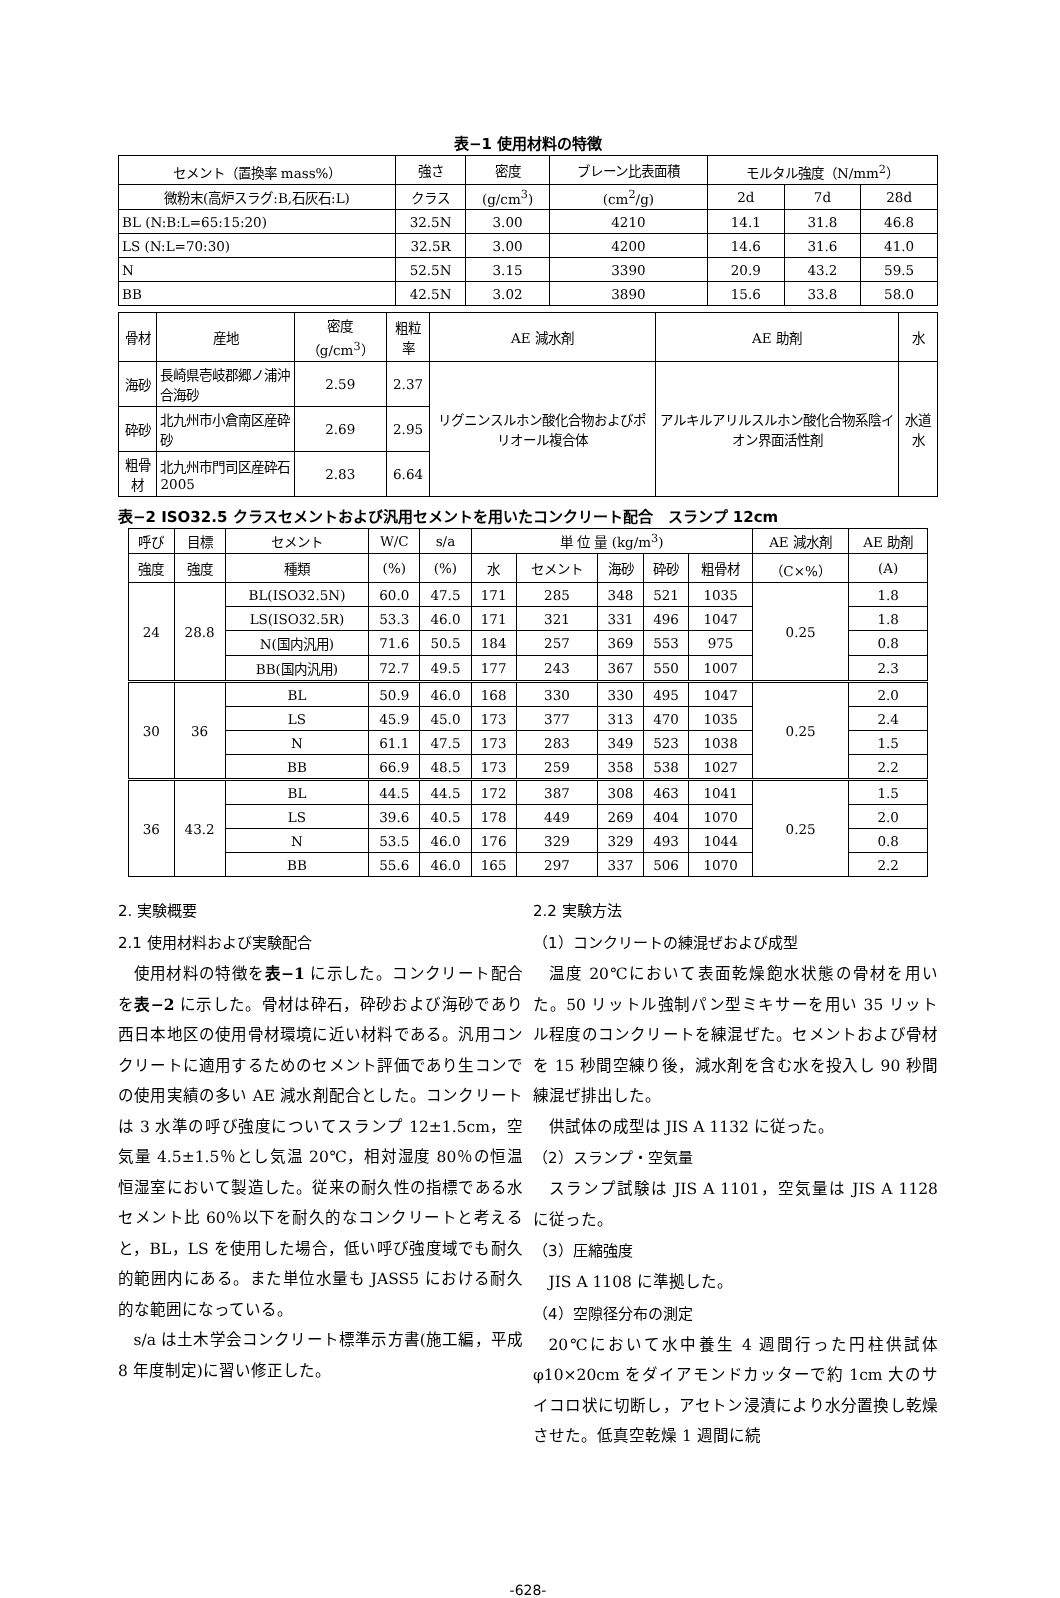表−1 使用材料の特徴
| セメント（置換率 mass%） | 強さ | 密度 | ブレーン比表面積 | モルタル強度（N/mm<sup>2</sup>） | | |
| --- | --- | --- | --- | --- | --- | --- |
| 微粉末(高炉スラグ:B,石灰石:L) | クラス | (g/cm<sup>3</sup>) | (cm<sup>2</sup>/g) | 2d | 7d | 28d |
| BL (N:B:L=65:15:20) | 32.5N | 3.00 | 4210 | 14.1 | 31.8 | 46.8 |
| LS (N:L=70:30) | 32.5R | 3.00 | 4200 | 14.6 | 31.6 | 41.0 |
| N | 52.5N | 3.15 | 3390 | 20.9 | 43.2 | 59.5 |
| BB | 42.5N | 3.02 | 3890 | 15.6 | 33.8 | 58.0 |
| 骨材 | 産地 | 密度（g/cm<sup>3</sup>） | 粗粒率 | AE 減水剤 | AE 助剤 | 水 |
| --- | --- | --- | --- | --- | --- | --- |
| 海砂 | 長崎県壱岐郡郷ノ浦沖合海砂 | 2.59 | 2.37 | リグニンスルホン酸化合物およびポリオール複合体 | アルキルアリルスルホン酸化合物系陰イオン界面活性剤 | 水道水 |
| 砕砂 | 北九州市小倉南区産砕砂 | 2.69 | 2.95 | | | |
| 粗骨材 | 北九州市門司区産砕石 2005 | 2.83 | 6.64 | | | |
表−2 ISO32.5 クラスセメントおよび汎用セメントを用いたコンクリート配合　スランプ 12cm
| 呼び | 目標 | セメント | W/C | s/a | 単 位 量 (kg/m<sup>3</sup>) | | | | | AE 減水剤 | AE 助剤 |
| --- | --- | --- | --- | --- | --- | --- | --- | --- | --- | --- | --- |
| 強度 | 強度 | 種類 | (%) | (%) | 水 | セメント | 海砂 | 砕砂 | 粗骨材 | （C×%） | (A) |
| 24 | 28.8 | BL(ISO32.5N) | 60.0 | 47.5 | 171 | 285 | 348 | 521 | 1035 | 0.25 | 1.8 |
| | | LS(ISO32.5R) | 53.3 | 46.0 | 171 | 321 | 331 | 496 | 1047 | | 1.8 |
| | | N(国内汎用) | 71.6 | 50.5 | 184 | 257 | 369 | 553 | 975 | | 0.8 |
| | | BB(国内汎用) | 72.7 | 49.5 | 177 | 243 | 367 | 550 | 1007 | | 2.3 |
| 30 | 36 | BL | 50.9 | 46.0 | 168 | 330 | 330 | 495 | 1047 | 0.25 | 2.0 |
| | | LS | 45.9 | 45.0 | 173 | 377 | 313 | 470 | 1035 | | 2.4 |
| | | N | 61.1 | 47.5 | 173 | 283 | 349 | 523 | 1038 | | 1.5 |
| | | BB | 66.9 | 48.5 | 173 | 259 | 358 | 538 | 1027 | | 2.2 |
| 36 | 43.2 | BL | 44.5 | 44.5 | 172 | 387 | 308 | 463 | 1041 | 0.25 | 1.5 |
| | | LS | 39.6 | 40.5 | 178 | 449 | 269 | 404 | 1070 | | 2.0 |
| | | N | 53.5 | 46.0 | 176 | 329 | 329 | 493 | 1044 | | 0.8 |
| | | BB | 55.6 | 46.0 | 165 | 297 | 337 | 506 | 1070 | | 2.2 |
2. 実験概要
2.1 使用材料および実験配合
使用材料の特徴を表−1 に示した。コンクリート配合を表−2 に示した。骨材は砕石，砕砂および海砂であり西日本地区の使用骨材環境に近い材料である。汎用コンクリートに適用するためのセメント評価であり生コンでの使用実績の多い AE 減水剤配合とした。コンクリートは 3 水準の呼び強度についてスランプ 12±1.5cm，空気量 4.5±1.5％とし気温 20℃，相対湿度 80％の恒温恒湿室において製造した。従来の耐久性の指標である水セメント比 60％以下を耐久的なコンクリートと考えると，BL，LS を使用した場合，低い呼び強度域でも耐久的範囲内にある。また単位水量も JASS5 における耐久的な範囲になっている。
s/a は土木学会コンクリート標準示方書(施工編，平成 8 年度制定)に習い修正した。
2.2 実験方法
（1）コンクリートの練混ぜおよび成型
温度 20℃において表面乾燥飽水状態の骨材を用いた。50 リットル強制パン型ミキサーを用い 35 リットル程度のコンクリートを練混ぜた。セメントおよび骨材を 15 秒間空練り後，減水剤を含む水を投入し 90 秒間練混ぜ排出した。
供試体の成型は JIS A 1132 に従った。
（2）スランプ・空気量
スランプ試験は JIS A 1101，空気量は JIS A 1128 に従った。
（3）圧縮強度
JIS A 1108 に準拠した。
（4）空隙径分布の測定
20℃において水中養生 4 週間行った円柱供試体φ10×20cm をダイアモンドカッターで約 1cm 大のサイコロ状に切断し，アセトン浸漬により水分置換し乾燥させた。低真空乾燥 1 週間に続
-628-